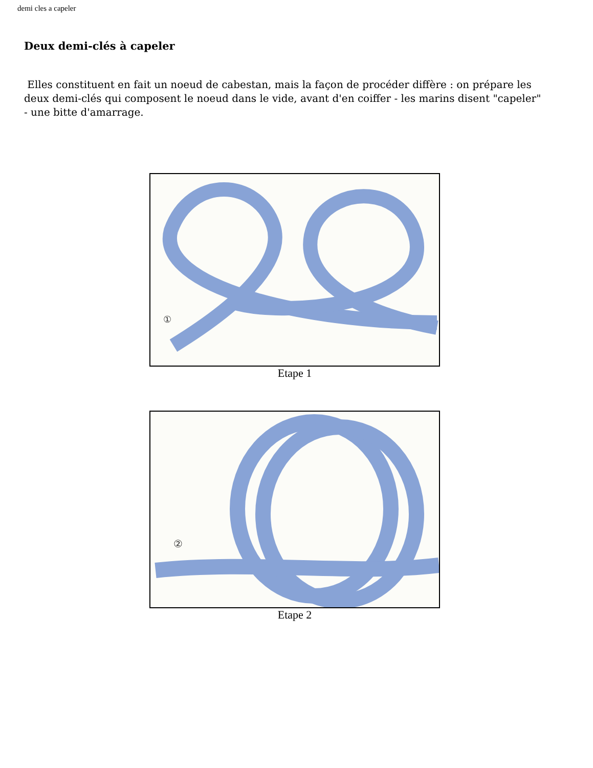demi cles a capeler
Deux demi-clés à capeler
Elles constituent en fait un noeud de cabestan, mais la façon de procéder diffère : on prépare les deux demi-clés qui composent le noeud dans le vide, avant d'en coiffer - les marins disent "capeler" - une bitte d'amarrage.
①
Etape 1
②
Etape 2